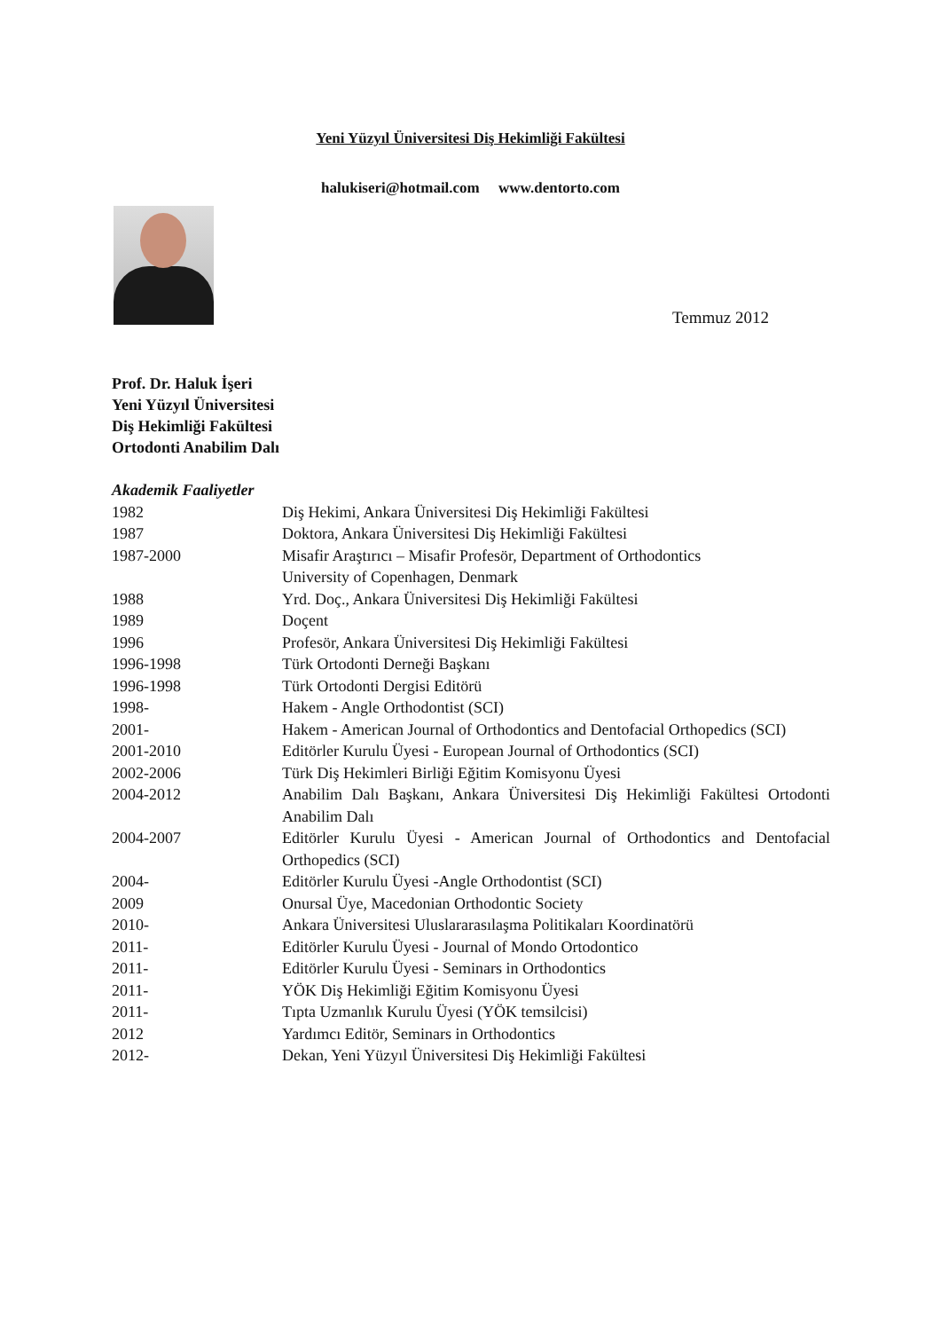Yeni Yüzyıl Üniversitesi Diş Hekimliği Fakültesi
halukiseri@hotmail.com www.dentorto.com
Temmuz 2012
Prof. Dr. Haluk İşeri
Yeni Yüzyıl Üniversitesi
Diş Hekimliği Fakültesi
Ortodonti Anabilim Dalı
Akademik Faaliyetler
1982 Diş Hekimi, Ankara Üniversitesi Diş Hekimliği Fakültesi
1987 Doktora, Ankara Üniversitesi Diş Hekimliği Fakültesi
1987-2000 Misafir Araştırıcı – Misafir Profesör, Department of Orthodontics
University of Copenhagen, Denmark
1988 Yrd. Doç., Ankara Üniversitesi Diş Hekimliği Fakültesi
1989 Doçent
1996 Profesör, Ankara Üniversitesi Diş Hekimliği Fakültesi
1996-1998 Türk Ortodonti Derneği Başkanı
1996-1998 Türk Ortodonti Dergisi Editörü
1998- Hakem - Angle Orthodontist (SCI)
2001- Hakem - American Journal of Orthodontics and Dentofacial Orthopedics (SCI)
2001-2010 Editörler Kurulu Üyesi - European Journal of Orthodontics (SCI)
2002-2006 Türk Diş Hekimleri Birliği Eğitim Komisyonu Üyesi
2004-2012 Anabilim Dalı Başkanı, Ankara Üniversitesi Diş Hekimliği Fakültesi Ortodonti Anabilim Dalı
2004-2007 Editörler Kurulu Üyesi - American Journal of Orthodontics and Dentofacial Orthopedics (SCI)
2004- Editörler Kurulu Üyesi -Angle Orthodontist (SCI)
2009 Onursal Üye, Macedonian Orthodontic Society
2010- Ankara Üniversitesi Uluslararasılaşma Politikaları Koordinatörü
2011- Editörler Kurulu Üyesi - Journal of Mondo Ortodontico
2011- Editörler Kurulu Üyesi - Seminars in Orthodontics
2011- YÖK Diş Hekimliği Eğitim Komisyonu Üyesi
2011- Tıpta Uzmanlık Kurulu Üyesi (YÖK temsilcisi)
2012 Yardımcı Editör, Seminars in Orthodontics
2012- Dekan, Yeni Yüzyıl Üniversitesi Diş Hekimliği Fakültesi